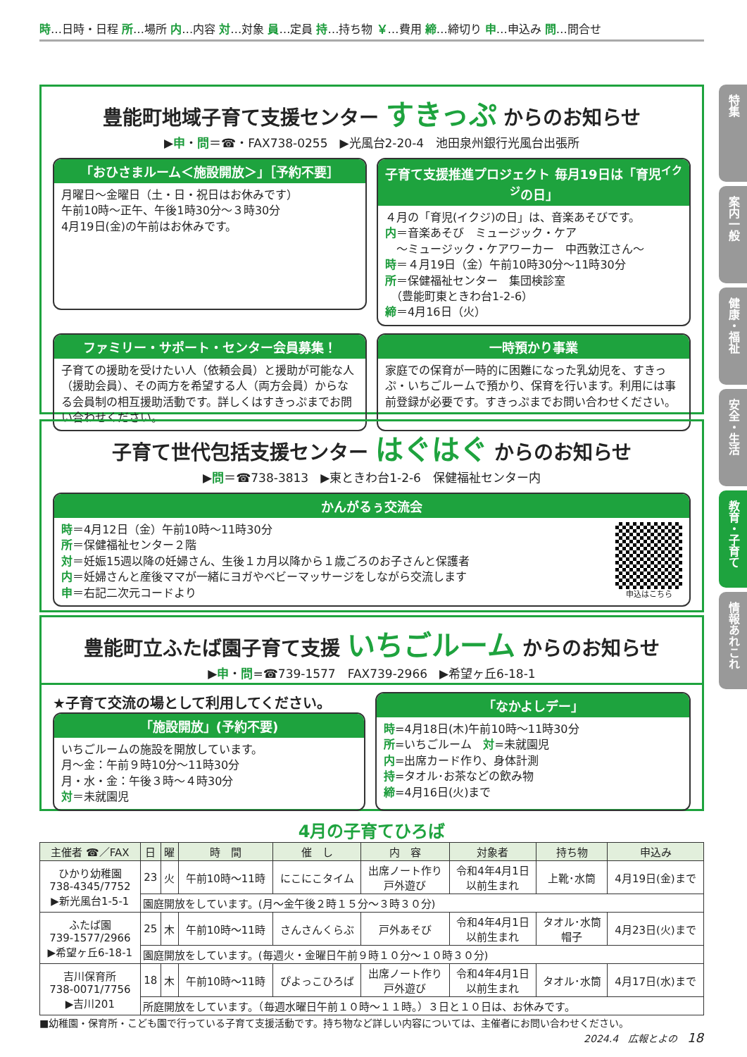時…日時・日程 所…場所 内…内容 対…対象 員…定員 持…持ち物 ￥…費用 締…締切り 申…申込み 問…問合せ
特集
案内一般
健康・福祉
安全・生活
教育・子育て
情報あれこれ
豊能町地域子育て支援センター すきっぷ からのお知らせ
▶申・問＝☎・FAX738-0255　▶光風台2-20-4　池田泉州銀行光風台出張所
「おひさまルーム＜施設開放＞」［予約不要］
月曜日～金曜日（土・日・祝日はお休みです）
午前10時～正午、午後1時30分～３時30分
4月19日(金)の午前はお休みです。
子育て支援推進プロジェクト 毎月19日は「育児<sup>イクジ</sup>の日」
４月の「育児(イクジ)の日」は、音楽あそびです。
内＝音楽あそび　ミュージック・ケア
　～ミュージック・ケアワーカー　中西敦江さん～
時＝４月19日（金）午前10時30分～11時30分
所＝保健福祉センター　集団検診室
　（豊能町東ときわ台1-2-6）
締＝4月16日（火）
ファミリー・サポート・センター会員募集！
子育ての援助を受けたい人（依頼会員）と援助が可能な人（援助会員）、その両方を希望する人（両方会員）からなる会員制の相互援助活動です。詳しくはすきっぷまでお問い合わせください。
一時預かり事業
家庭での保育が一時的に困難になった乳幼児を、すきっぷ・いちごルームで預かり、保育を行います。利用には事前登録が必要です。すきっぷまでお問い合わせください。
子育て世代包括支援センター はぐはぐ からのお知らせ
▶問＝☎738-3813　▶東ときわ台1-2-6　保健福祉センター内
かんがるぅ交流会
時＝4月12日（金）午前10時～11時30分
所＝保健福祉センター２階
対＝妊娠15週以降の妊婦さん、生後１カ月以降から１歳ごろのお子さんと保護者
内＝妊婦さんと産後ママが一緒にヨガやベビーマッサージをしながら交流します
申＝右記二次元コードより
申込はこちら
豊能町立ふたば園子育て支援 いちごルーム からのお知らせ
▶申・問=☎739-1577　FAX739-2966　▶希望ヶ丘6-18-1
★子育て交流の場として利用してください。
「施設開放」(予約不要)
いちごルームの施設を開放しています。
月～金：午前９時10分～11時30分
月・水・金：午後３時～４時30分
対＝未就園児
「なかよしデー」
時=4月18日(木)午前10時～11時30分
所=いちごルーム　対=未就園児
内=出席カード作り、身体計測
持=タオル･お茶などの飲み物
締=4月16日(火)まで
4月の子育てひろば
| 主催者 ☎／FAX | 日 | 曜 | 時 間 | 催 し | 内 容 | 対象者 | 持ち物 | 申込み |
| --- | --- | --- | --- | --- | --- | --- | --- | --- |
| ひかり幼稚園 738-4345/7752 ▶新光風台1-5-1 | 23 | 火 | 午前10時～11時 | にこにこタイム | 出席ノート作り 戸外遊び | 令和4年4月1日 以前生まれ | 上靴･水筒 | 4月19日(金)まで |
| | 園庭開放をしています。(月～金午後２時１５分～３時３０分) | | | | | | | |
| ふたば園 739-1577/2966 ▶希望ヶ丘6-18-1 | 25 | 木 | 午前10時～11時 | さんさんくらぶ | 戸外あそび | 令和4年4月1日 以前生まれ | タオル･水筒 帽子 | 4月23日(火)まで |
| | 園庭開放をしています。(毎週火・金曜日午前９時１０分～１０時３０分) | | | | | | | |
| 吉川保育所 738-0071/7756 ▶吉川201 | 18 | 木 | 午前10時～11時 | ぴよっこひろば | 出席ノート作り 戸外遊び | 令和4年4月1日 以前生まれ | タオル･水筒 | 4月17日(水)まで |
| | 所庭開放をしています。（毎週水曜日午前１０時～１１時。）３日と１０日は、お休みです。 | | | | | | | |
■幼稚園・保育所・こども園で行っている子育て支援活動です。持ち物など詳しい内容については、主催者にお問い合わせください。
2024.4　広報とよの　18